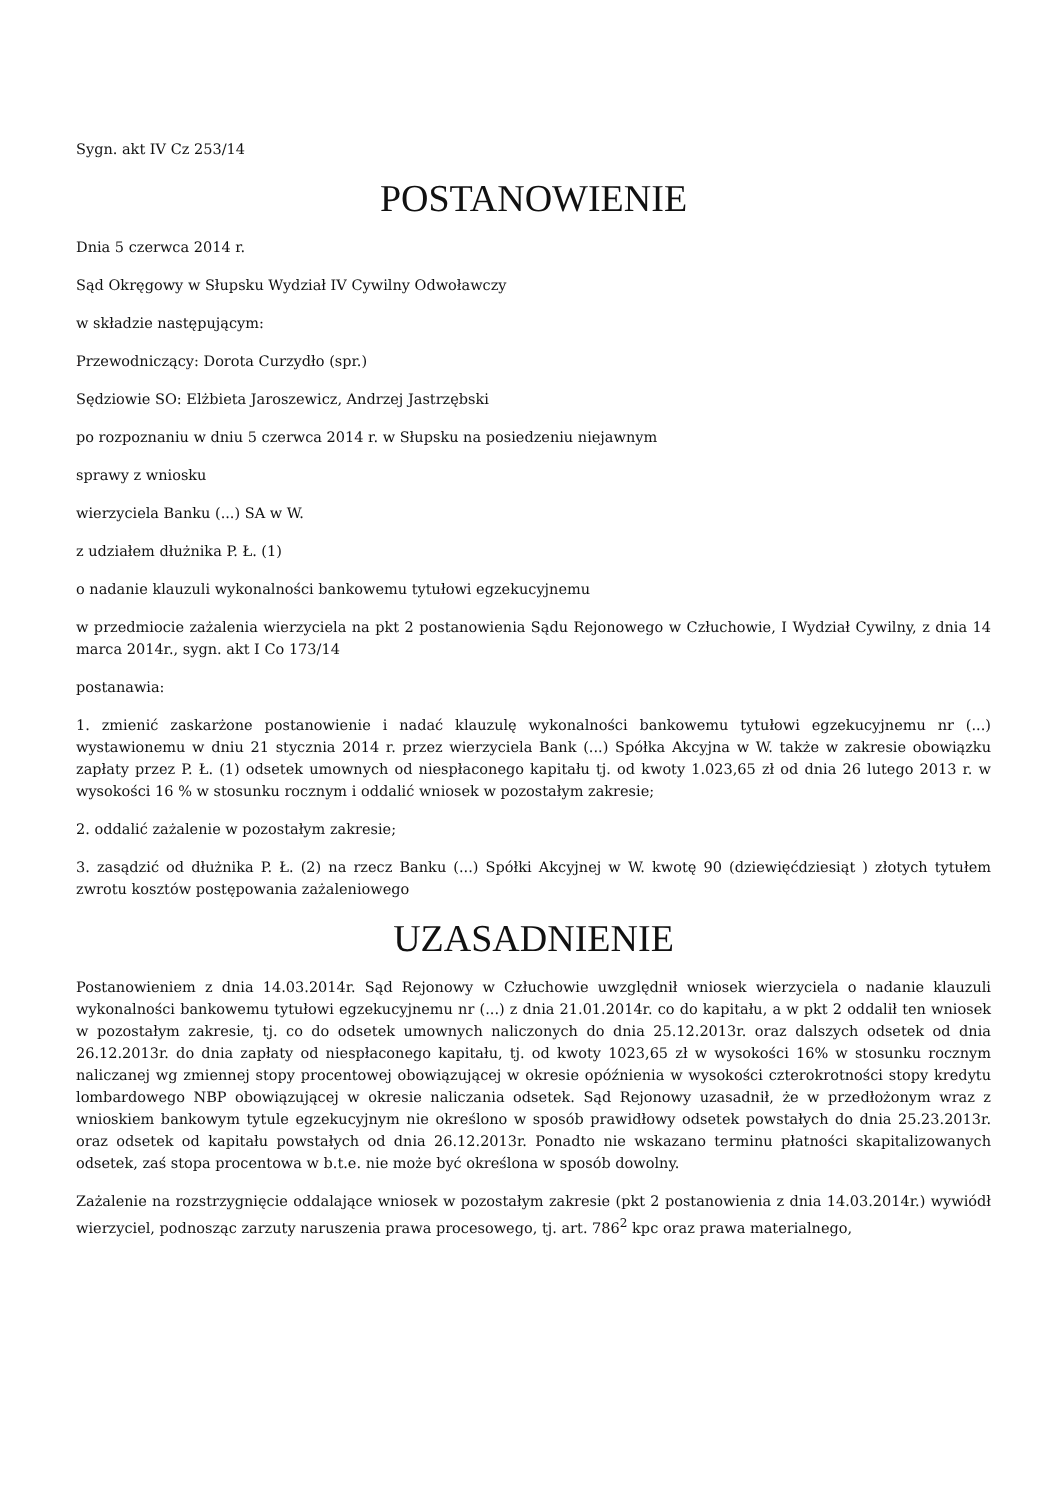Sygn. akt IV Cz 253/14
POSTANOWIENIE
Dnia 5 czerwca 2014 r.
Sąd Okręgowy w Słupsku Wydział IV Cywilny Odwoławczy
w składzie następującym:
Przewodniczący: Dorota Curzydło (spr.)
Sędziowie SO: Elżbieta Jaroszewicz, Andrzej Jastrzębski
po rozpoznaniu w dniu 5 czerwca 2014 r. w Słupsku na posiedzeniu niejawnym
sprawy z wniosku
wierzyciela Banku (...) SA w W.
z udziałem dłużnika P. Ł. (1)
o nadanie klauzuli wykonalności bankowemu tytułowi egzekucyjnemu
w przedmiocie zażalenia wierzyciela na pkt 2 postanowienia Sądu Rejonowego w Człuchowie, I Wydział Cywilny, z dnia 14 marca 2014r., sygn. akt I Co 173/14
postanawia:
1. zmienić zaskarżone postanowienie i nadać klauzulę wykonalności bankowemu tytułowi egzekucyjnemu nr (...) wystawionemu w dniu 21 stycznia 2014 r. przez wierzyciela Bank (...) Spółka Akcyjna w W. także w zakresie obowiązku zapłaty przez P. Ł. (1) odsetek umownych od niespłaconego kapitału tj. od kwoty 1.023,65 zł od dnia 26 lutego 2013 r. w wysokości 16 % w stosunku rocznym i oddalić wniosek w pozostałym zakresie;
2. oddalić zażalenie w pozostałym zakresie;
3. zasądzić od dłużnika P. Ł. (2) na rzecz Banku (...) Spółki Akcyjnej w W. kwotę 90 (dziewięćdziesiąt ) złotych tytułem zwrotu kosztów postępowania zażaleniowego
UZASADNIENIE
Postanowieniem z dnia 14.03.2014r. Sąd Rejonowy w Człuchowie uwzględnił wniosek wierzyciela o nadanie klauzuli wykonalności bankowemu tytułowi egzekucyjnemu nr (...) z dnia 21.01.2014r. co do kapitału, a w pkt 2 oddalił ten wniosek w pozostałym zakresie, tj. co do odsetek umownych naliczonych do dnia 25.12.2013r. oraz dalszych odsetek od dnia 26.12.2013r. do dnia zapłaty od niespłaconego kapitału, tj. od kwoty 1023,65 zł w wysokości 16% w stosunku rocznym naliczanej wg zmiennej stopy procentowej obowiązującej w okresie opóźnienia w wysokości czterokrotności stopy kredytu lombardowego NBP obowiązującej w okresie naliczania odsetek. Sąd Rejonowy uzasadnił, że w przedłożonym wraz z wnioskiem bankowym tytule egzekucyjnym nie określono w sposób prawidłowy odsetek powstałych do dnia 25.23.2013r. oraz odsetek od kapitału powstałych od dnia 26.12.2013r. Ponadto nie wskazano terminu płatności skapitalizowanych odsetek, zaś stopa procentowa w b.t.e. nie może być określona w sposób dowolny.
Zażalenie na rozstrzygnięcie oddalające wniosek w pozostałym zakresie (pkt 2 postanowienia z dnia 14.03.2014r.) wywiódł wierzyciel, podnosząc zarzuty naruszenia prawa procesowego, tj. art. 786<sup>2</sup> kpc oraz prawa materialnego,